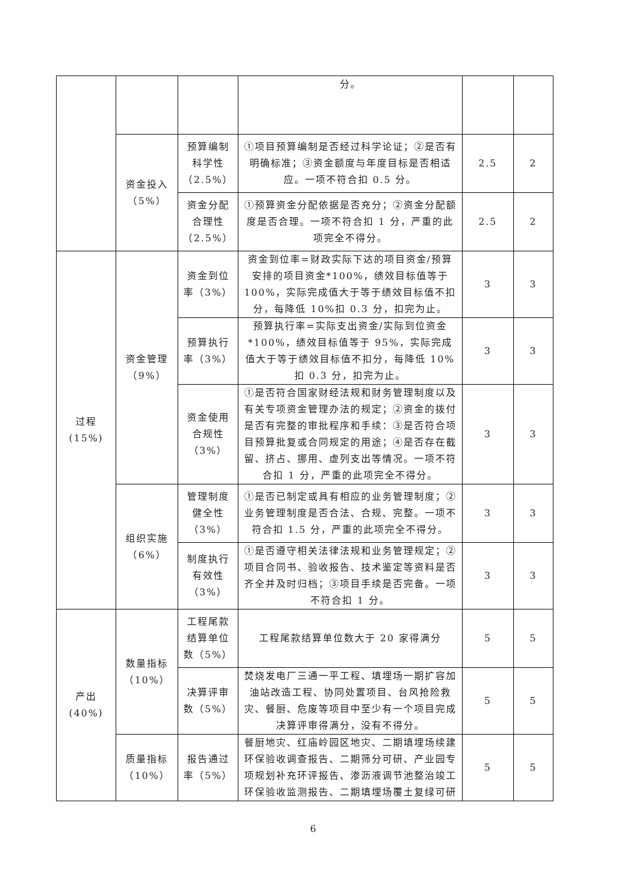| | | | 分。 | | |
| | 资金投入（5%） | 预算编制科学性（2.5%） | ①项目预算编制是否经过科学论证；②是否有明确标准；③资金额度与年度目标是否相适应。一项不符合扣 0.5 分。 | 2.5 | 2 |
| | | 资金分配合理性（2.5%） | ①预算资金分配依据是否充分；②资金分配额度是否合理。一项不符合扣 1 分，严重的此项完全不得分。 | 2.5 | 2 |
| 过程(15%) | 资金管理（9%） | 资金到位率（3%） | 资金到位率=财政实际下达的项目资金/预算安排的项目资金*100%，绩效目标值等于 100%，实际完成值大于等于绩效目标值不扣分，每降低 10%扣 0.3 分，扣完为止。 | 3 | 3 |
| | | 预算执行率（3%） | 预算执行率=实际支出资金/实际到位资金*100%，绩效目标值等于 95%，实际完成值大于等于绩效目标值不扣分，每降低 10%扣 0.3 分，扣完为止。 | 3 | 3 |
| | | 资金使用合规性（3%） | ①是否符合国家财经法规和财务管理制度以及有关专项资金管理办法的规定；②资金的拨付是否有完整的审批程序和手续：③是否符合项目预算批复或合同规定的用途；④是否存在截留、挤占、挪用、虚列支出等情况。一项不符合扣 1 分，严重的此项完全不得分。 | 3 | 3 |
| | 组织实施（6%） | 管理制度健全性（3%） | ①是否已制定或具有相应的业务管理制度；②业务管理制度是否合法、合规、完整。一项不符合扣 1.5 分，严重的此项完全不得分。 | 3 | 3 |
| | | 制度执行有效性（3%） | ①是否遵守相关法律法规和业务管理规定；②项目合同书、验收报告、技术鉴定等资料是否齐全并及时归档；③项目手续是否完备。一项不符合扣 1 分。 | 3 | 3 |
| 产出(40%) | 数量指标（10%） | 工程尾款结算单位数（5%） | 工程尾款结算单位数大于 20 家得满分 | 5 | 5 |
| | | 决算评审数（5%） | 焚烧发电厂三通一平工程、填埋场一期扩容加油站改造工程、协同处置项目、台风抢险救灾、餐厨、危废等项目中至少有一个项目完成决算评审得满分，没有不得分。 | 5 | 5 |
| | 质量指标（10%） | 报告通过率（5%） | 餐厨地灾、红庙岭园区地灾、二期填埋场续建环保验收调查报告、二期筛分可研、产业园专项规划补充环评报告、渗沥液调节池整治竣工环保验收监测报告、二期填埋场覆土复绿可研 | 5 | 5 |
6